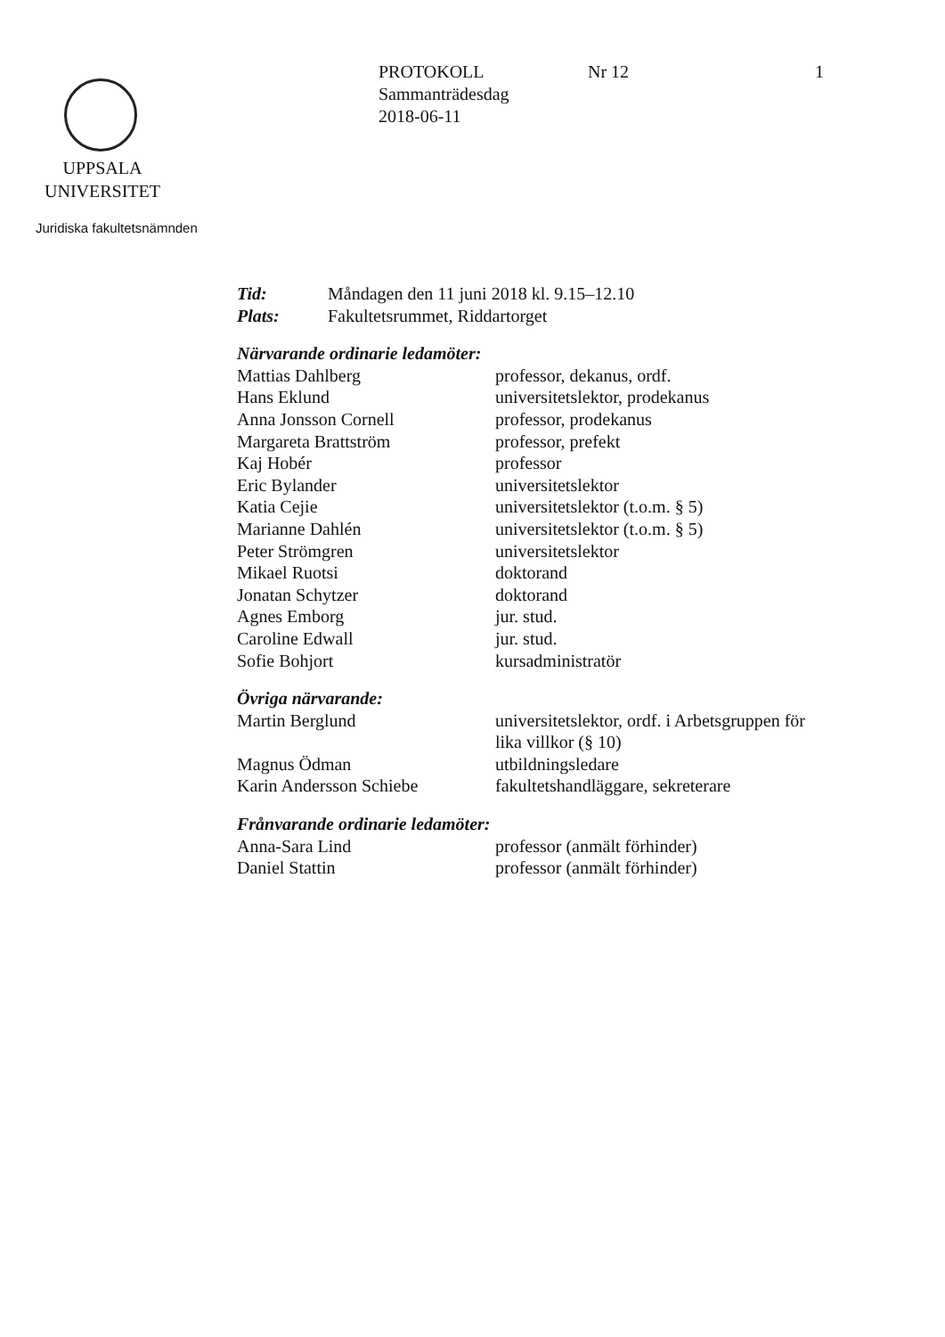PROTOKOLL Nr 12 1
Sammanträdesdag
2018-06-11
UPPSALA
UNIVERSITET
Juridiska fakultetsnämnden
| Tid: | Måndagen den 11 juni 2018 kl. 9.15–12.10 |
| Plats: | Fakultetsrummet, Riddartorget |
Närvarande ordinarie ledamöter:
| Mattias Dahlberg | professor, dekanus, ordf. |
| Hans Eklund | universitetslektor, prodekanus |
| Anna Jonsson Cornell | professor, prodekanus |
| Margareta Brattström | professor, prefekt |
| Kaj Hobér | professor |
| Eric Bylander | universitetslektor |
| Katia Cejie | universitetslektor (t.o.m. § 5) |
| Marianne Dahlén | universitetslektor (t.o.m. § 5) |
| Peter Strömgren | universitetslektor |
| Mikael Ruotsi | doktorand |
| Jonatan Schytzer | doktorand |
| Agnes Emborg | jur. stud. |
| Caroline Edwall | jur. stud. |
| Sofie Bohjort | kursadministratör |
Övriga närvarande:
| Martin Berglund | universitetslektor, ordf. i Arbetsgruppen för lika villkor (§ 10) |
| Magnus Ödman | utbildningsledare |
| Karin Andersson Schiebe | fakultetshandläggare, sekreterare |
Frånvarande ordinarie ledamöter:
| Anna-Sara Lind | professor (anmält förhinder) |
| Daniel Stattin | professor (anmält förhinder) |